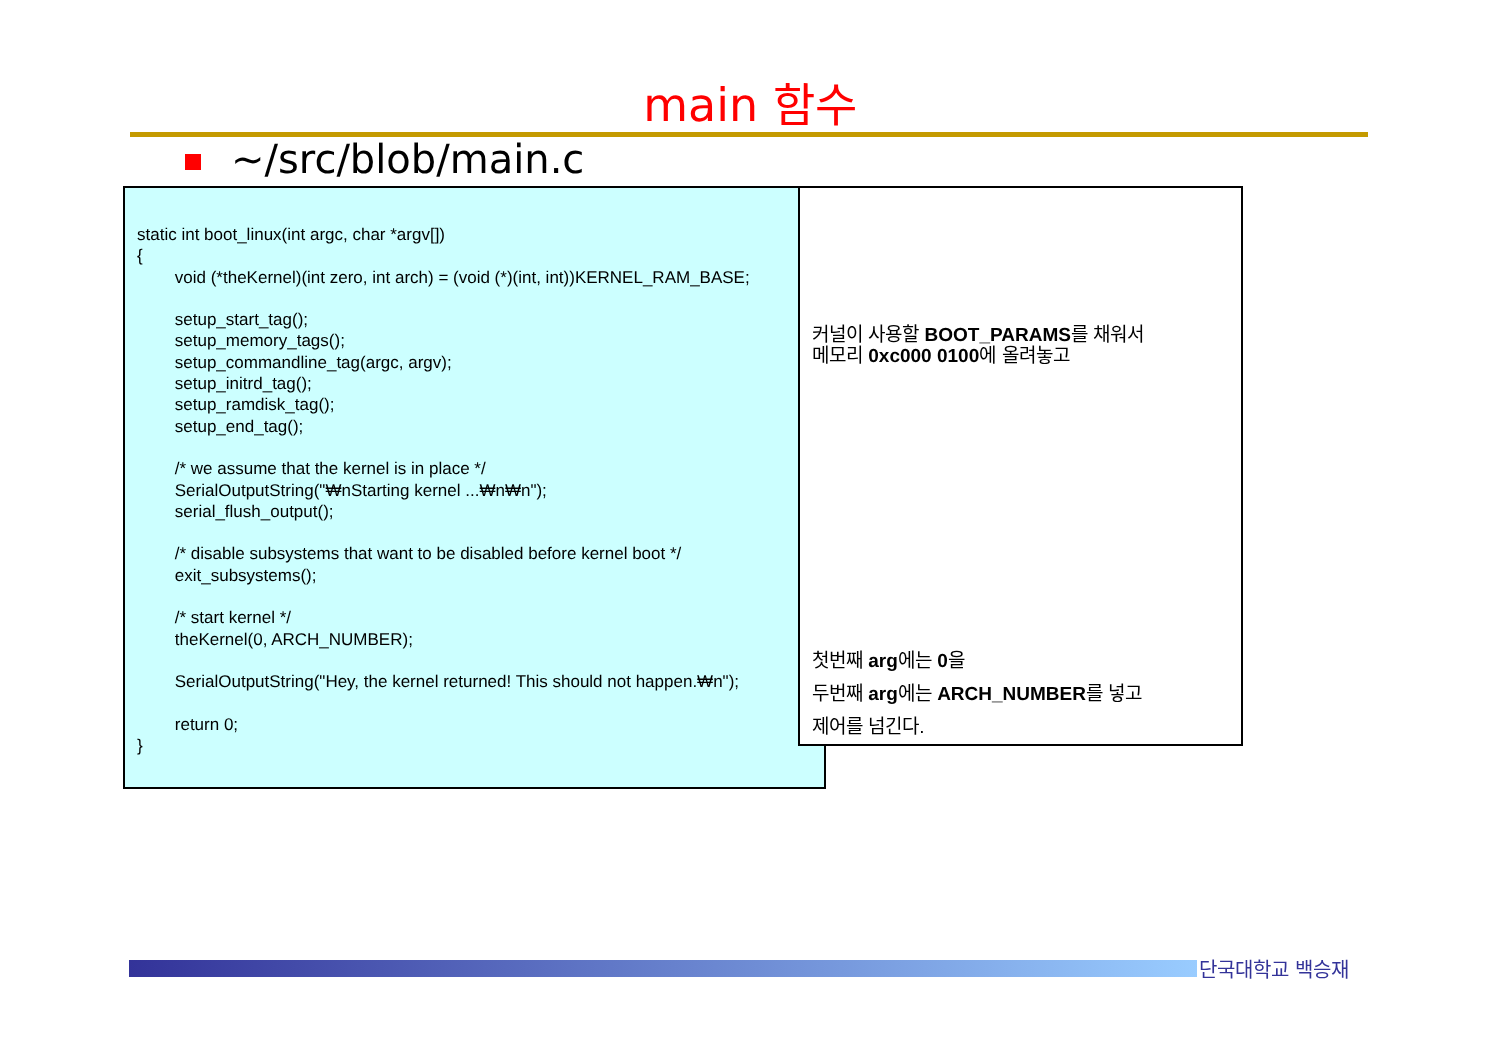main 함수
~/src/blob/main.c
static int boot_linux(int argc, char *argv[]) { void (*theKernel)(int zero, int arch) = (void (*)(int, int))KERNEL_RAM_BASE; setup_start_tag(); setup_memory_tags(); setup_commandline_tag(argc, argv); setup_initrd_tag(); setup_ramdisk_tag(); setup_end_tag(); /* we assume that the kernel is in place */ SerialOutputString("₩nStarting kernel ...₩n₩n"); serial_flush_output(); /* disable subsystems that want to be disabled before kernel boot */ exit_subsystems(); /* start kernel */ theKernel(0, ARCH_NUMBER); SerialOutputString("Hey, the kernel returned! This should not happen.₩n"); return 0; }
커널이 사용할 BOOT_PARAMS를 채워서
메모리 0xc000 0100에 올려놓고
첫번째 arg에는 0을
두번째 arg에는 ARCH_NUMBER를 넣고
제어를 넘긴다.
단국대학교 백승재